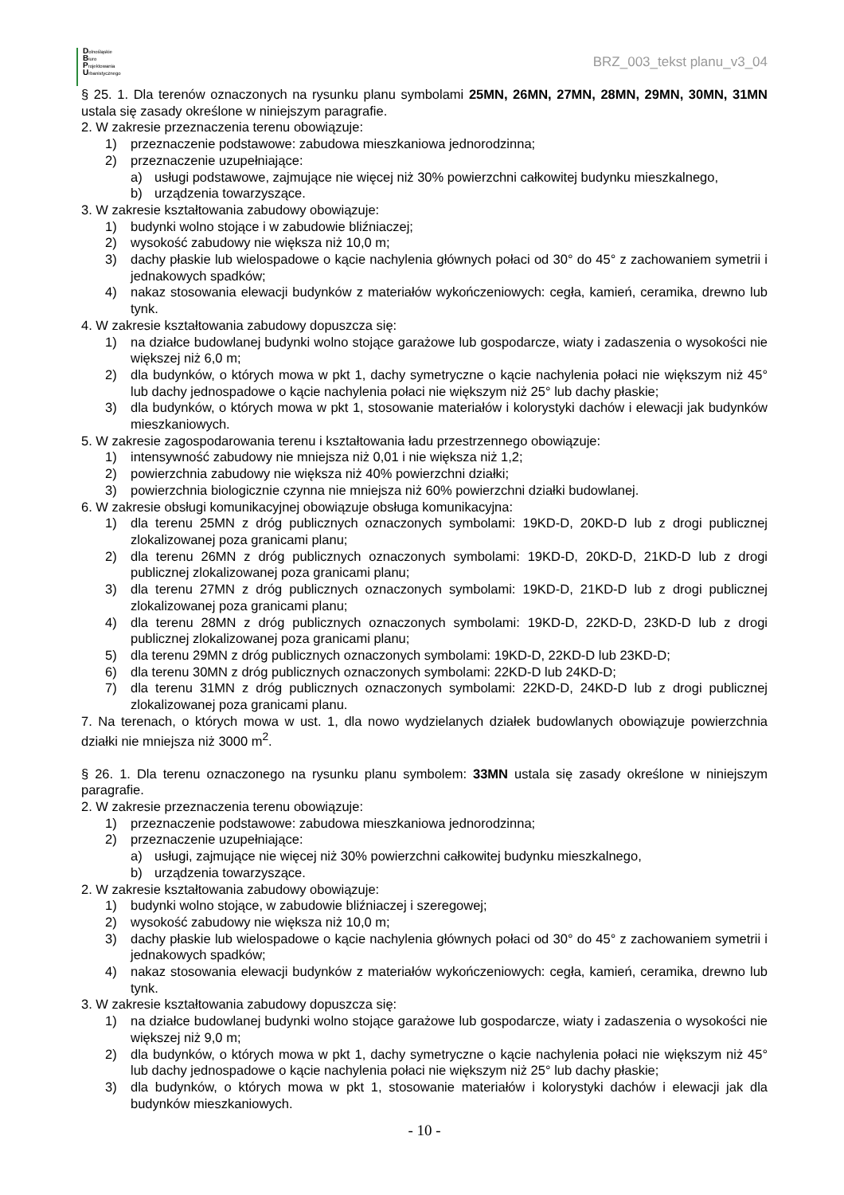Dolnośląskie
Biuro
Projektowania
Urbanistycznego
BRZ_003_tekst planu_v3_04
§ 25. 1. Dla terenów oznaczonych na rysunku planu symbolami 25MN, 26MN, 27MN, 28MN, 29MN, 30MN, 31MN ustala się zasady określone w niniejszym paragrafie.
2. W zakresie przeznaczenia terenu obowiązuje:
1) przeznaczenie podstawowe: zabudowa mieszkaniowa jednorodzinna;
2) przeznaczenie uzupełniające:
a) usługi podstawowe, zajmujące nie więcej niż 30% powierzchni całkowitej budynku mieszkalnego,
b) urządzenia towarzyszące.
3. W zakresie kształtowania zabudowy obowiązuje:
1) budynki wolno stojące i w zabudowie bliźniaczej;
2) wysokość zabudowy nie większa niż 10,0 m;
3) dachy płaskie lub wielospadowe o kącie nachylenia głównych połaci od 30° do 45° z zachowaniem symetrii i jednakowych spadków;
4) nakaz stosowania elewacji budynków z materiałów wykończeniowych: cegła, kamień, ceramika, drewno lub tynk.
4. W zakresie kształtowania zabudowy dopuszcza się:
1) na działce budowlanej budynki wolno stojące garażowe lub gospodarcze, wiaty i zadaszenia o wysokości nie większej niż 6,0 m;
2) dla budynków, o których mowa w pkt 1, dachy symetryczne o kącie nachylenia połaci nie większym niż 45° lub dachy jednospadowe o kącie nachylenia połaci nie większym niż 25° lub dachy płaskie;
3) dla budynków, o których mowa w pkt 1, stosowanie materiałów i kolorystyki dachów i elewacji jak budynków mieszkaniowych.
5. W zakresie zagospodarowania terenu i kształtowania ładu przestrzennego obowiązuje:
1) intensywność zabudowy nie mniejsza niż 0,01 i nie większa niż 1,2;
2) powierzchnia zabudowy nie większa niż 40% powierzchni działki;
3) powierzchnia biologicznie czynna nie mniejsza niż 60% powierzchni działki budowlanej.
6. W zakresie obsługi komunikacyjnej obowiązuje obsługa komunikacyjna:
1) dla terenu 25MN z dróg publicznych oznaczonych symbolami: 19KD-D, 20KD-D lub z drogi publicznej zlokalizowanej poza granicami planu;
2) dla terenu 26MN z dróg publicznych oznaczonych symbolami: 19KD-D, 20KD-D, 21KD-D lub z drogi publicznej zlokalizowanej poza granicami planu;
3) dla terenu 27MN z dróg publicznych oznaczonych symbolami: 19KD-D, 21KD-D lub z drogi publicznej zlokalizowanej poza granicami planu;
4) dla terenu 28MN z dróg publicznych oznaczonych symbolami: 19KD-D, 22KD-D, 23KD-D lub z drogi publicznej zlokalizowanej poza granicami planu;
5) dla terenu 29MN z dróg publicznych oznaczonych symbolami: 19KD-D, 22KD-D lub 23KD-D;
6) dla terenu 30MN z dróg publicznych oznaczonych symbolami: 22KD-D lub 24KD-D;
7) dla terenu 31MN z dróg publicznych oznaczonych symbolami: 22KD-D, 24KD-D lub z drogi publicznej zlokalizowanej poza granicami planu.
7. Na terenach, o których mowa w ust. 1, dla nowo wydzielanych działek budowlanych obowiązuje powierzchnia działki nie mniejsza niż 3000 m<sup>2</sup>.
§ 26. 1. Dla terenu oznaczonego na rysunku planu symbolem: 33MN ustala się zasady określone w niniejszym paragrafie.
2. W zakresie przeznaczenia terenu obowiązuje:
1) przeznaczenie podstawowe: zabudowa mieszkaniowa jednorodzinna;
2) przeznaczenie uzupełniające:
a) usługi, zajmujące nie więcej niż 30% powierzchni całkowitej budynku mieszkalnego,
b) urządzenia towarzyszące.
2. W zakresie kształtowania zabudowy obowiązuje:
1) budynki wolno stojące, w zabudowie bliźniaczej i szeregowej;
2) wysokość zabudowy nie większa niż 10,0 m;
3) dachy płaskie lub wielospadowe o kącie nachylenia głównych połaci od 30° do 45° z zachowaniem symetrii i jednakowych spadków;
4) nakaz stosowania elewacji budynków z materiałów wykończeniowych: cegła, kamień, ceramika, drewno lub tynk.
3. W zakresie kształtowania zabudowy dopuszcza się:
1) na działce budowlanej budynki wolno stojące garażowe lub gospodarcze, wiaty i zadaszenia o wysokości nie większej niż 9,0 m;
2) dla budynków, o których mowa w pkt 1, dachy symetryczne o kącie nachylenia połaci nie większym niż 45° lub dachy jednospadowe o kącie nachylenia połaci nie większym niż 25° lub dachy płaskie;
3) dla budynków, o których mowa w pkt 1, stosowanie materiałów i kolorystyki dachów i elewacji jak dla budynków mieszkaniowych.
- 10 -